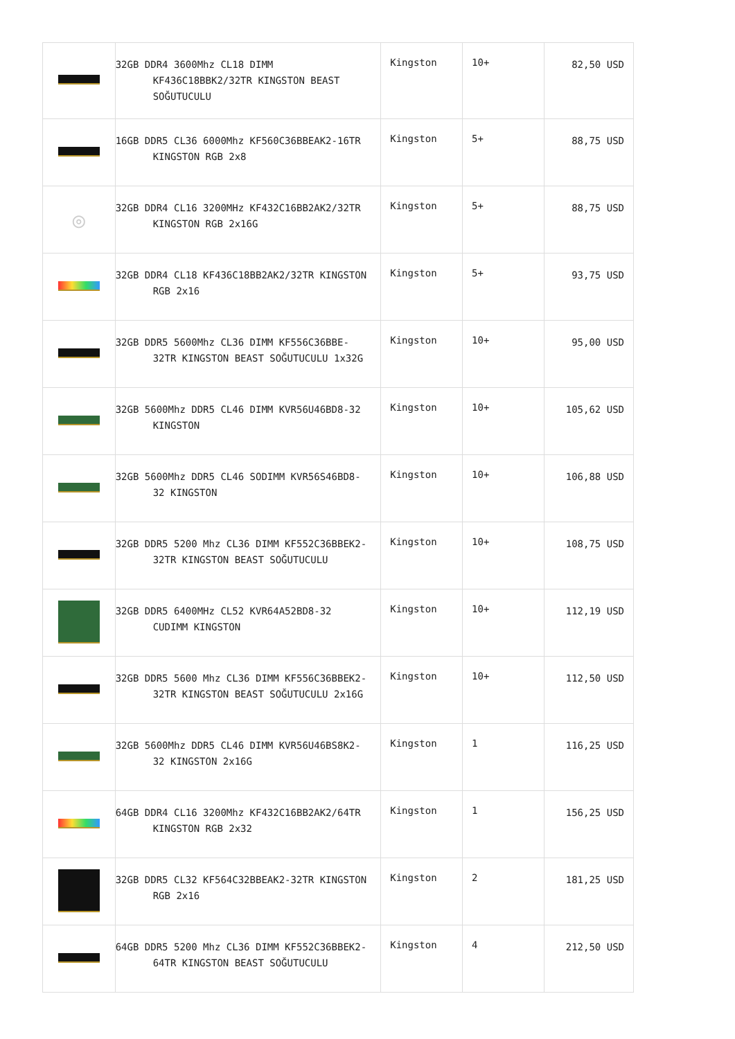| | 32GB DDR4 3600Mhz CL18 DIMM KF436C18BBK2/32TR KINGSTON BEAST SOĞUTUCULU | Kingston | 10+ | 82,50 USD |
| | 16GB DDR5 CL36 6000Mhz KF560C36BBEAK2-16TR KINGSTON RGB 2x8 | Kingston | 5+ | 88,75 USD |
| ◎ | 32GB DDR4 CL16 3200MHz KF432C16BB2AK2/32TR KINGSTON RGB 2x16G | Kingston | 5+ | 88,75 USD |
| | 32GB DDR4 CL18 KF436C18BB2AK2/32TR KINGSTON RGB 2x16 | Kingston | 5+ | 93,75 USD |
| | 32GB DDR5 5600Mhz CL36 DIMM KF556C36BBE-32TR KINGSTON BEAST SOĞUTUCULU 1x32G | Kingston | 10+ | 95,00 USD |
| | 32GB 5600Mhz DDR5 CL46 DIMM KVR56U46BD8-32 KINGSTON | Kingston | 10+ | 105,62 USD |
| | 32GB 5600Mhz DDR5 CL46 SODIMM KVR56S46BD8-32 KINGSTON | Kingston | 10+ | 106,88 USD |
| | 32GB DDR5 5200 Mhz CL36 DIMM KF552C36BBEK2-32TR KINGSTON BEAST SOĞUTUCULU | Kingston | 10+ | 108,75 USD |
| | 32GB DDR5 6400MHz CL52 KVR64A52BD8-32 CUDIMM KINGSTON | Kingston | 10+ | 112,19 USD |
| | 32GB DDR5 5600 Mhz CL36 DIMM KF556C36BBEK2-32TR KINGSTON BEAST SOĞUTUCULU 2x16G | Kingston | 10+ | 112,50 USD |
| | 32GB 5600Mhz DDR5 CL46 DIMM KVR56U46BS8K2-32 KINGSTON 2x16G | Kingston | 1 | 116,25 USD |
| | 64GB DDR4 CL16 3200Mhz KF432C16BB2AK2/64TR KINGSTON RGB 2x32 | Kingston | 1 | 156,25 USD |
| | 32GB DDR5 CL32 KF564C32BBEAK2-32TR KINGSTON RGB 2x16 | Kingston | 2 | 181,25 USD |
| | 64GB DDR5 5200 Mhz CL36 DIMM KF552C36BBEK2-64TR KINGSTON BEAST SOĞUTUCULU | Kingston | 4 | 212,50 USD |